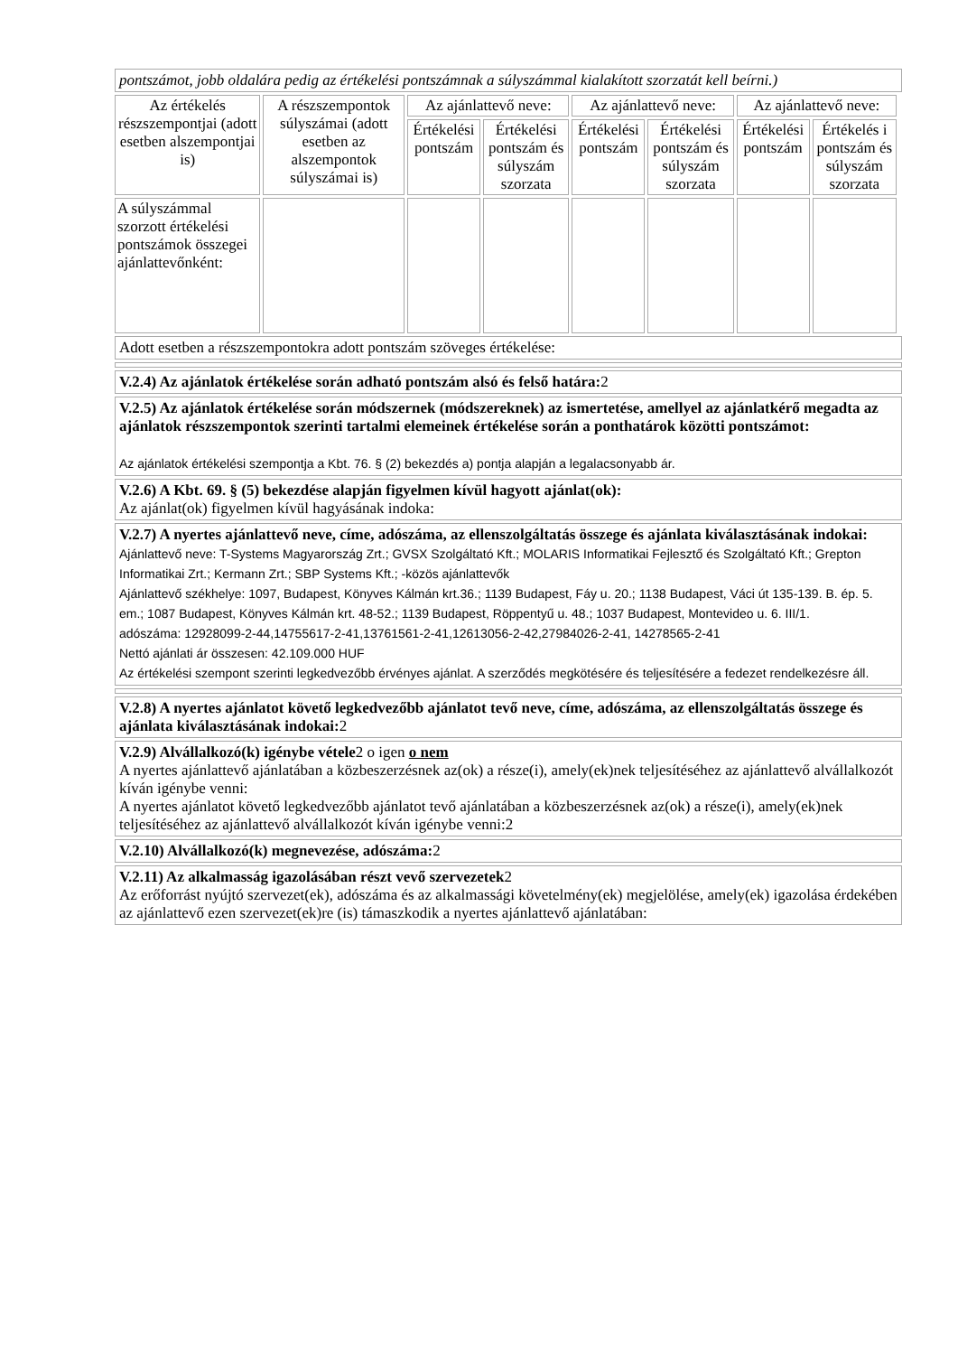pontszámot, jobb oldalára pedig az értékelési pontszámnak a súlyszámmal kialakított szorzatát kell beírni.)
| Az értékelés részszempontjai (adott esetben alszempontjai is) | A részszempontok súlyszámai (adott esetben az alszempontok súlyszámai is) | Az ajánlattevő neve: | | Az ajánlattevő neve: | | Az ajánlattevő neve: | |
| --- | --- | --- | --- | --- | --- | --- | --- |
| | | Értékelési pontszám | Értékelési pontszám és súlyszám szorzata | Értékelési pontszám | Értékelési pontszám és súlyszám szorzata | Értékelési pontszám | Értékelés i pontszám és súlyszám szorzata |
| A súlyszámmal szorzott értékelési pontszámok összegei ajánlattevőnként: | | | | | | | |
Adott esetben a részszempontokra adott pontszám szöveges értékelése:
V.2.4) Az ajánlatok értékelése során adható pontszám alsó és felső határa: 2
V.2.5) Az ajánlatok értékelése során módszernek (módszereknek) az ismertetése, amellyel az ajánlatkérő megadta az ajánlatok részszempontok szerinti tartalmi elemeinek értékelése során a ponthatárok közötti pontszámot:
Az ajánlatok értékelési szempontja a Kbt. 76. § (2) bekezdés a) pontja alapján a legalacsonyabb ár.
V.2.6) A Kbt. 69. § (5) bekezdése alapján figyelmen kívül hagyott ajánlat(ok):
Az ajánlat(ok) figyelmen kívül hagyásának indoka:
V.2.7) A nyertes ajánlattevő neve, címe, adószáma, az ellenszolgáltatás összege és ajánlata kiválasztásának indokai:
Ajánlattevő neve: T-Systems Magyarország Zrt.; GVSX Szolgáltató Kft.; MOLARIS Informatikai Fejlesztő és Szolgáltató Kft.; Grepton Informatikai Zrt.; Kermann Zrt.; SBP Systems Kft.; -közös ajánlattevők
Ajánlattevő székhelye: 1097, Budapest, Könyves Kálmán krt.36.; 1139 Budapest, Fáy u. 20.; 1138 Budapest, Váci út 135-139. B. ép. 5. em.; 1087 Budapest, Könyves Kálmán krt. 48-52.; 1139 Budapest, Röppentyű u. 48.; 1037 Budapest, Montevideo u. 6. III/1.
adószáma: 12928099-2-44,14755617-2-41,13761561-2-41,12613056-2-42,27984026-2-41, 14278565-2-41
Nettó ajánlati ár összesen: 42.109.000 HUF
Az értékelési szempont szerinti legkedvezőbb érvényes ajánlat. A szerződés megkötésére és teljesítésére a fedezet rendelkezésre áll.
V.2.8) A nyertes ajánlatot követő legkedvezőbb ajánlatot tevő neve, címe, adószáma, az ellenszolgáltatás összege és ajánlata kiválasztásának indokai: 2
V.2.9) Alvállalkozó(k) igénybe vétele2 o igen o nem
A nyertes ajánlattevő ajánlatában a közbeszerzésnek az(ok) a része(i), amely(ek)nek teljesítéséhez az ajánlattevő alvállalkozót kíván igénybe venni:
A nyertes ajánlatot követő legkedvezőbb ajánlatot tevő ajánlatában a közbeszerzésnek az(ok) a része(i), amely(ek)nek teljesítéséhez az ajánlattevő alvállalkozót kíván igénybe venni:2
V.2.10) Alvállalkozó(k) megnevezése, adószáma: 2
V.2.11) Az alkalmasság igazolásában részt vevő szervezetek2
Az erőforrást nyújtó szervezet(ek), adószáma és az alkalmassági követelmény(ek) megjelölése, amely(ek) igazolása érdekében az ajánlattevő ezen szervezet(ek)re (is) támaszkodik a nyertes ajánlattevő ajánlatában: